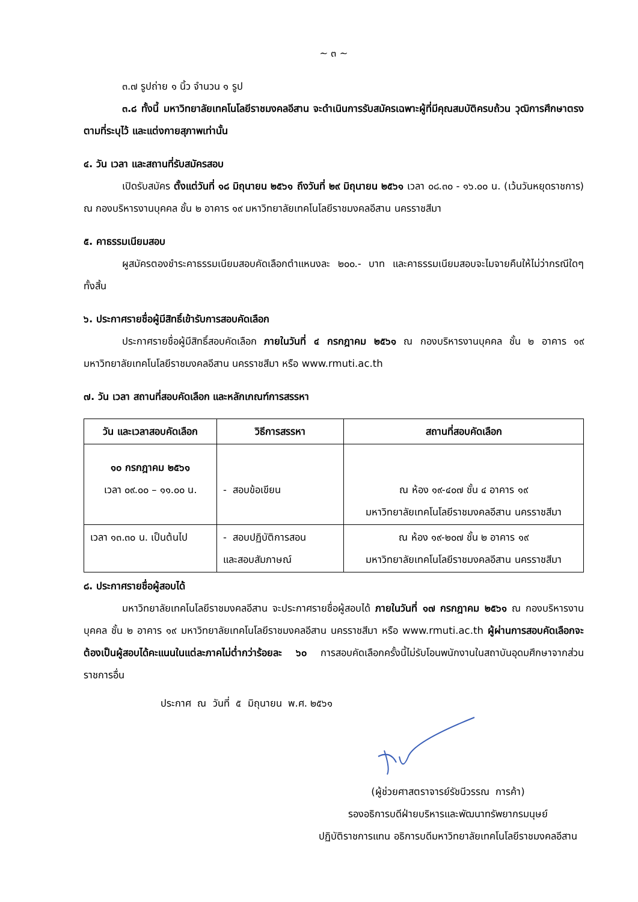~ ๓ ~
๓.๗ รูปถ่าย ๑ นิ้ว จำนวน ๑ รูป
๓.๘ ทั้งนี้ มหาวิทยาลัยเทคโนโลยีราชมงคลอีสาน จะดำเนินการรับสมัครเฉพาะผู้ที่มีคุณสมบัติครบถ้วน วุฒิการศึกษาตรงตามที่ระบุไว้ และแต่งกายสุภาพเท่านั้น
๔. วัน เวลา และสถานที่รับสมัครสอบ
เปิดรับสมัคร ตั้งแต่วันที่ ๑๘ มิถุนายน ๒๕๖๑ ถึงวันที่ ๒๙ มิถุนายน ๒๕๖๑ เวลา ๐๘.๓๐ - ๑๖.๐๐ น. (เว้นวันหยุดราชการ) ณ กองบริหารงานบุคคล ชั้น ๒ อาคาร ๑๙ มหาวิทยาลัยเทคโนโลยีราชมงคลอีสาน นครราชสีมา
๕. คาธรรมเนียมสอบ
ผูสมัครตองชำระคาธรรมเนียมสอบคัดเลือกตำแหนงละ ๒๐๐.- บาท และคาธรรมเนียมสอบจะไมจายคืนให้ไม่ว่ากรณีใดๆ ทั้งสิ้น
๖. ประกาศรายชื่อผู้มีสิทธิ์เข้ารับการสอบคัดเลือก
ประกาศรายชื่อผู้มีสิทธิ์สอบคัดเลือก ภายในวันที่ ๔ กรกฎาคม ๒๕๖๑ ณ กองบริหารงานบุคคล ชั้น ๒ อาคาร ๑๙ มหาวิทยาลัยเทคโนโลยีราชมงคลอีสาน นครราชสีมา หรือ www.rmuti.ac.th
๗. วัน เวลา สถานที่สอบคัดเลือก และหลักเกณฑ์การสรรหา
| วัน และเวลาสอบคัดเลือก | วิธีการสรรหา | สถานที่สอบคัดเลือก |
| --- | --- | --- |
| ๑๐ กรกฎาคม ๒๕๖๑ เวลา ๐๙.๐๐ – ๑๑.๐๐ น. | - สอบข้อเขียน | ณ ห้อง ๑๙-๔๐๗ ชั้น ๔ อาคาร ๑๙ มหาวิทยาลัยเทคโนโลยีราชมงคลอีสาน นครราชสีมา |
| เวลา ๑๓.๓๐ น. เป็นต้นไป | - สอบปฏิบัติการสอน และสอบสัมภาษณ์ | ณ ห้อง ๑๙-๒๐๗ ชั้น ๒ อาคาร ๑๙ มหาวิทยาลัยเทคโนโลยีราชมงคลอีสาน นครราชสีมา |
๘. ประกาศรายชื่อผู้สอบได้
มหาวิทยาลัยเทคโนโลยีราชมงคลอีสาน จะประกาศรายชื่อผู้สอบได้ ภายในวันที่ ๑๗ กรกฎาคม ๒๕๖๑ ณ กองบริหารงานบุคคล ชั้น ๒ อาคาร ๑๙ มหาวิทยาลัยเทคโนโลยีราชมงคลอีสาน นครราชสีมา หรือ www.rmuti.ac.th ผู้ผ่านการสอบคัดเลือกจะต้องเป็นผู้สอบได้คะแนนในแต่ละภาคไม่ต่ำกว่าร้อยละ ๖๐ การสอบคัดเลือกครั้งนี้ไม่รับโอนพนักงานในสถาบันอุดมศึกษาจากส่วนราชการอื่น
ประกาศ ณ วันที่ ๕ มิถุนายน พ.ศ. ๒๕๖๑
(ผู้ช่วยศาสตราจารย์รัชนีวรรณ การค้า)
รองอธิการบดีฝ่ายบริหารและพัฒนาทรัพยากรมนุษย์
ปฏิบัติราชการแทน อธิการบดีมหาวิทยาลัยเทคโนโลยีราชมงคลอีสาน